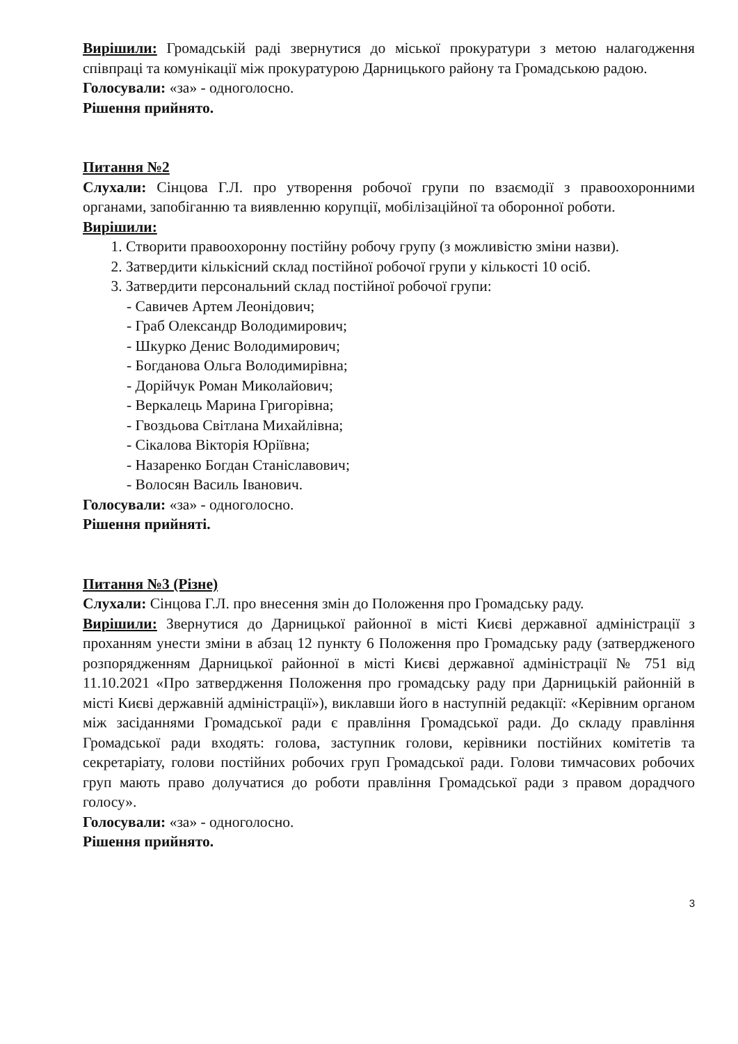Вирішили: Громадській раді звернутися до міської прокуратури з метою налагодження співпраці та комунікації між прокуратурою Дарницького району та Громадською радою.
Голосували: «за» - одноголосно.
Рішення прийнято.
Питання №2
Слухали: Сінцова Г.Л. про утворення робочої групи по взаємодії з правоохоронними органами, запобіганню та виявленню корупції, мобілізаційної та оборонної роботи.
Вирішили:
1. Створити правоохоронну постійну робочу групу (з можливістю зміни назви).
2. Затвердити кількісний склад постійної робочої групи у кількості 10 осіб.
3. Затвердити персональний склад постійної робочої групи:
- Савичев Артем Леонідович;
- Граб Олександр Володимирович;
- Шкурко Денис Володимирович;
- Богданова Ольга Володимирівна;
- Дорійчук Роман Миколайович;
- Веркалець Марина Григорівна;
- Гвоздьова Світлана Михайлівна;
- Сікалова Вікторія Юріївна;
- Назаренко Богдан Станіславович;
- Волосян Василь Іванович.
Голосували: «за» - одноголосно.
Рішення прийняті.
Питання №3 (Різне)
Слухали: Сінцова Г.Л. про внесення змін до Положення про Громадську раду.
Вирішили: Звернутися до Дарницької районної в місті Києві державної адміністрації з проханням унести зміни в абзац 12 пункту 6 Положення про Громадську раду (затвердженого розпорядженням Дарницької районної в місті Києві державної адміністрації № 751 від 11.10.2021 «Про затвердження Положення про громадську раду при Дарницькій районній в місті Києві державній адміністрації»), виклавши його в наступній редакції: «Керівним органом між засіданнями Громадської ради є правління Громадської ради. До складу правління Громадської ради входять: голова, заступник голови, керівники постійних комітетів та секретаріату, голови постійних робочих груп Громадської ради. Голови тимчасових робочих груп мають право долучатися до роботи правління Громадської ради з правом дорадчого голосу».
Голосували: «за» - одноголосно.
Рішення прийнято.
3